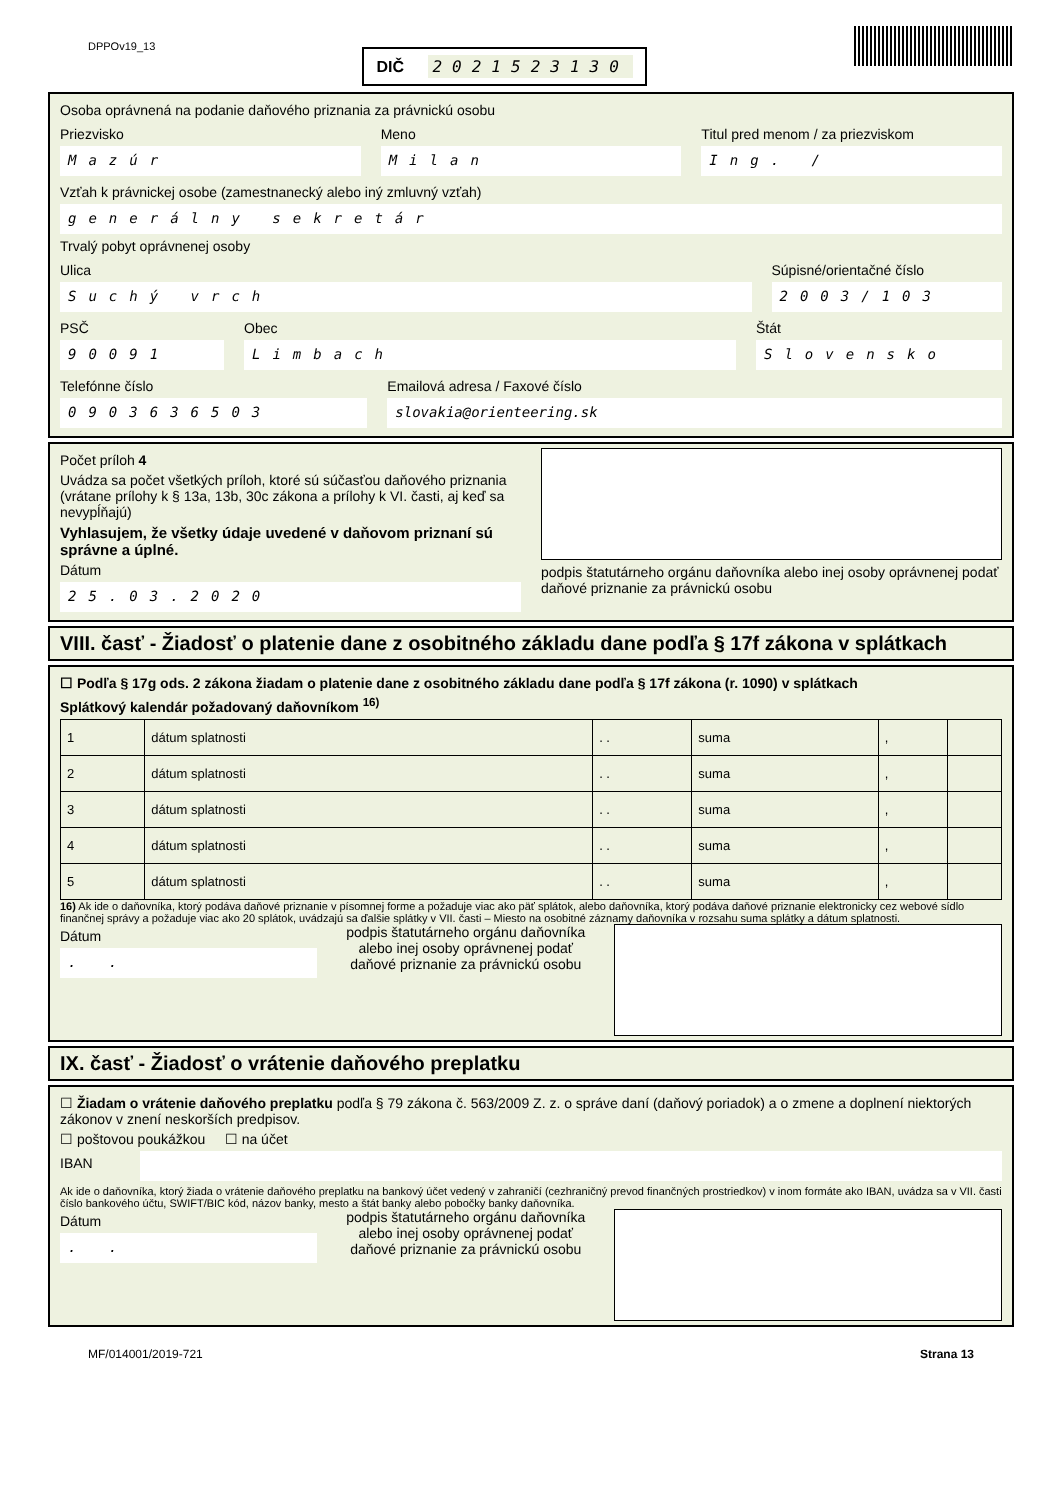DPPOv19_13
DIČ 2021523130
Osoba oprávnená na podanie daňového priznania za právnickú osobu
Priezvisko
Mazúr
Meno
Milan
Titul pred menom / za priezviskom
Ing. /
Vzťah k právnickej osobe (zamestnanecký alebo iný zmluvný vzťah)
generálny sekretár
Trvalý pobyt oprávnenej osoby
Ulica
Suchý vrch
Súpisné/orientačné číslo
2003/103
PSČ
90091
Obec
Limbach
Štát
Slovensko
Telefónne číslo
0903636503
Emailová adresa / Faxové číslo
slovakia@orienteering.sk
Počet príloh 4
Uvádza sa počet všetkých príloh, ktoré sú súčasťou daňového priznania (vrátane prílohy k § 13a, 13b, 30c zákona a prílohy k VI. časti, aj keď sa nevypĺňajú)
Vyhlasujem, že všetky údaje uvedené v daňovom priznaní sú správne a úplné.
Dátum
25.03.2020
podpis štatutárneho orgánu daňovníka alebo inej osoby oprávnenej podať daňové priznanie za právnickú osobu
VIII. časť - Žiadosť o platenie dane z osobitného základu dane podľa § 17f zákona v splátkach
☐ Podľa § 17g ods. 2 zákona žiadam o platenie dane z osobitného základu dane podľa § 17f zákona (r. 1090) v splátkach
Splátkový kalendár požadovaný daňovníkom <sup>16)</sup>
| 1 | dátum splatnosti | . . | suma | , | |
| 2 | dátum splatnosti | . . | suma | , | |
| 3 | dátum splatnosti | . . | suma | , | |
| 4 | dátum splatnosti | . . | suma | , | |
| 5 | dátum splatnosti | . . | suma | , | |
16) Ak ide o daňovníka, ktorý podáva daňové priznanie v písomnej forme a požaduje viac ako päť splátok, alebo daňovníka, ktorý podáva daňové priznanie elektronicky cez webové sídlo finančnej správy a požaduje viac ako 20 splátok, uvádzajú sa ďalšie splátky v VII. časti – Miesto na osobitné záznamy daňovníka v rozsahu suma splátky a dátum splatnosti.
Dátum
. .
podpis štatutárneho orgánu daňovníka alebo inej osoby oprávnenej podať daňové priznanie za právnickú osobu
IX. časť - Žiadosť o vrátenie daňového preplatku
☐ Žiadam o vrátenie daňového preplatku podľa § 79 zákona č. 563/2009 Z. z. o správe daní (daňový poriadok) a o zmene a doplnení niektorých zákonov v znení neskorších predpisov.
☐ poštovou poukážkou ☐ na účet
IBAN
Ak ide o daňovníka, ktorý žiada o vrátenie daňového preplatku na bankový účet vedený v zahraničí (cezhraničný prevod finančných prostriedkov) v inom formáte ako IBAN, uvádza sa v VII. časti číslo bankového účtu, SWIFT/BIC kód, názov banky, mesto a štát banky alebo pobočky banky daňovníka.
Dátum
. .
podpis štatutárneho orgánu daňovníka alebo inej osoby oprávnenej podať daňové priznanie za právnickú osobu
MF/014001/2019-721 Strana 13